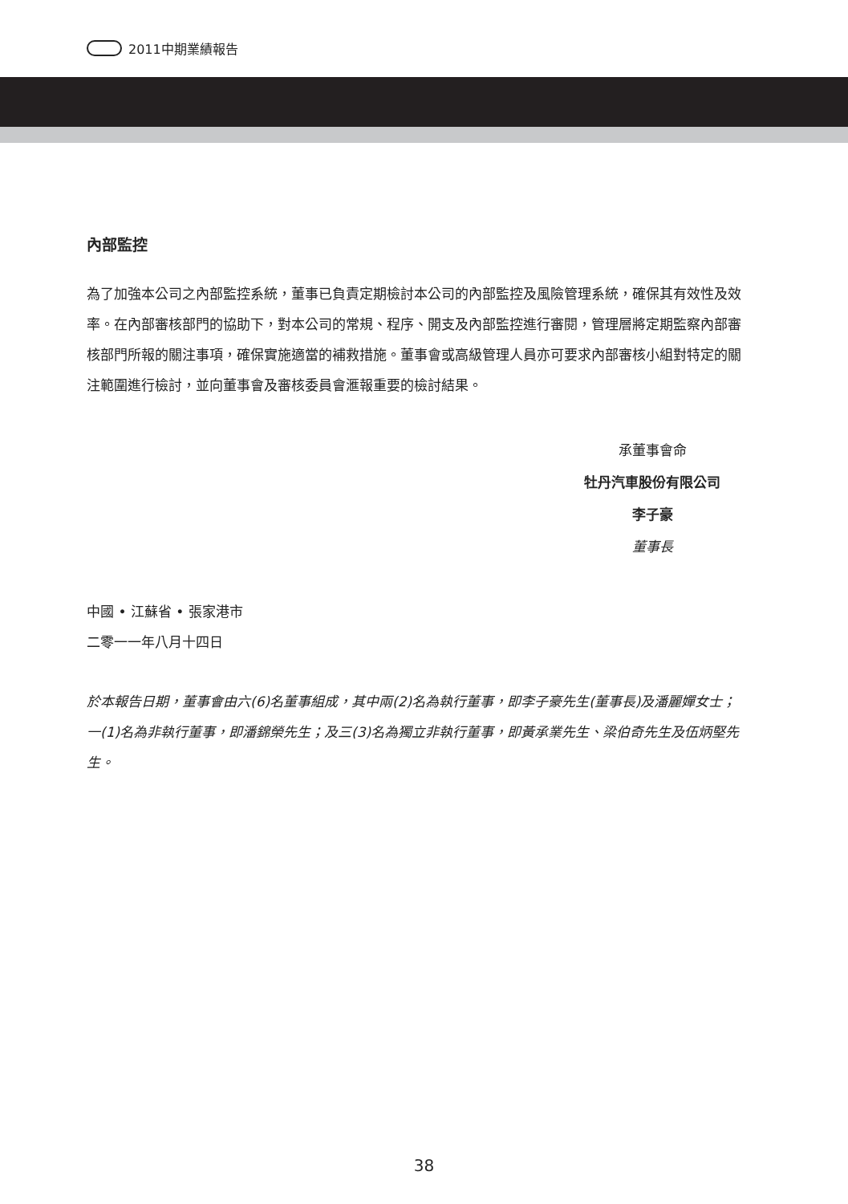2011中期業績報告
內部監控
為了加強本公司之內部監控系統，董事已負責定期檢討本公司的內部監控及風險管理系統，確保其有效性及效率。在內部審核部門的協助下，對本公司的常規、程序、開支及內部監控進行審閱，管理層將定期監察內部審核部門所報的關注事項，確保實施適當的補救措施。董事會或高級管理人員亦可要求內部審核小組對特定的關注範圍進行檢討，並向董事會及審核委員會滙報重要的檢討結果。
承董事會命
牡丹汽車股份有限公司
李子豪
董事長
中國 • 江蘇省 • 張家港市
二零一一年八月十四日
於本報告日期，董事會由六(6)名董事組成，其中兩(2)名為執行董事，即李子豪先生(董事長)及潘麗嬋女士；一(1)名為非執行董事，即潘錦榮先生；及三(3)名為獨立非執行董事，即黃承業先生、梁伯奇先生及伍炳堅先生。
38